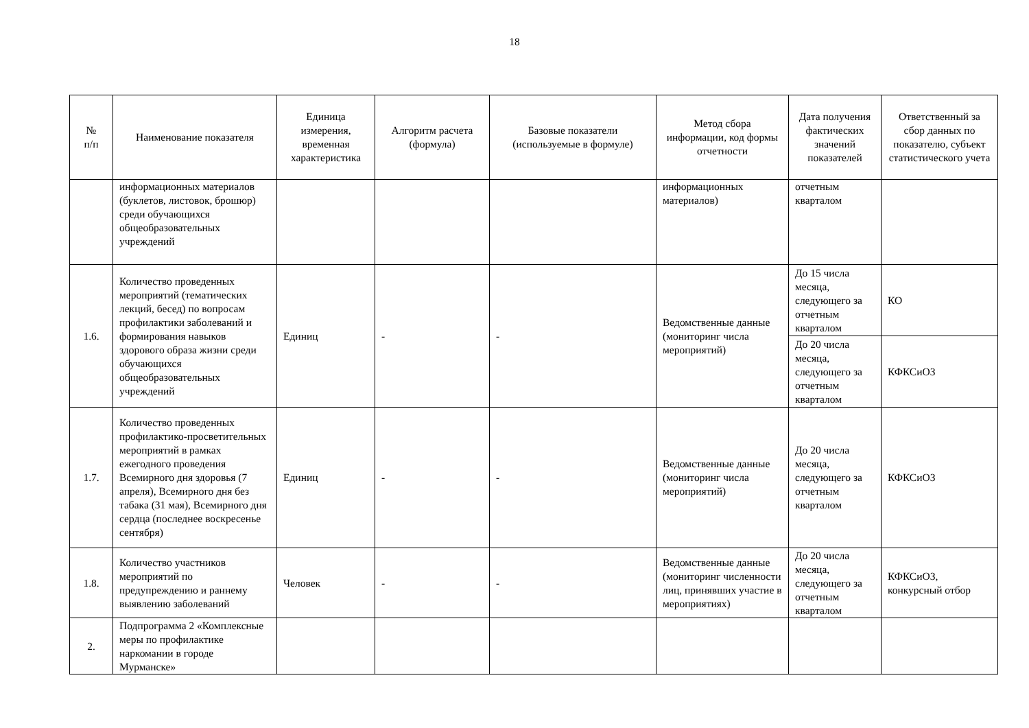18
| № п/п | Наименование показателя | Единица измерения, временная характеристика | Алгоритм расчета (формула) | Базовые показатели (используемые в формуле) | Метод сбора информации, код формы отчетности | Дата получения фактических значений показателей | Ответственный за сбор данных по показателю, субъект статистического учета |
| --- | --- | --- | --- | --- | --- | --- | --- |
| | информационных материалов (буклетов, листовок, брошюр) среди обучающихся общеобразовательных учреждений | | | | информационных материалов) | отчетным кварталом | |
| 1.6. | Количество проведенных мероприятий (тематических лекций, бесед) по вопросам профилактики заболеваний и формирования навыков здорового образа жизни среди обучающихся общеобразовательных учреждений | Единиц | - | - | Ведомственные данные (мониторинг числа мероприятий) | До 15 числа месяца, следующего за отчетным кварталом | КО |
| | | | | | | До 20 числа месяца, следующего за отчетным кварталом | КФКСиОЗ |
| 1.7. | Количество проведенных профилактико-просветительных мероприятий в рамках ежегодного проведения Всемирного дня здоровья (7 апреля), Всемирного дня без табака (31 мая), Всемирного дня сердца (последнее воскресенье сентября) | Единиц | - | - | Ведомственные данные (мониторинг числа мероприятий) | До 20 числа месяца, следующего за отчетным кварталом | КФКСиОЗ |
| 1.8. | Количество участников мероприятий по предупреждению и раннему выявлению заболеваний | Человек | - | - | Ведомственные данные (мониторинг численности лиц, принявших участие в мероприятиях) | До 20 числа месяца, следующего за отчетным кварталом | КФКСиОЗ, конкурсный отбор |
| 2. | Подпрограмма 2 «Комплексные меры по профилактике наркомании в городе Мурманске» | | | | | | |